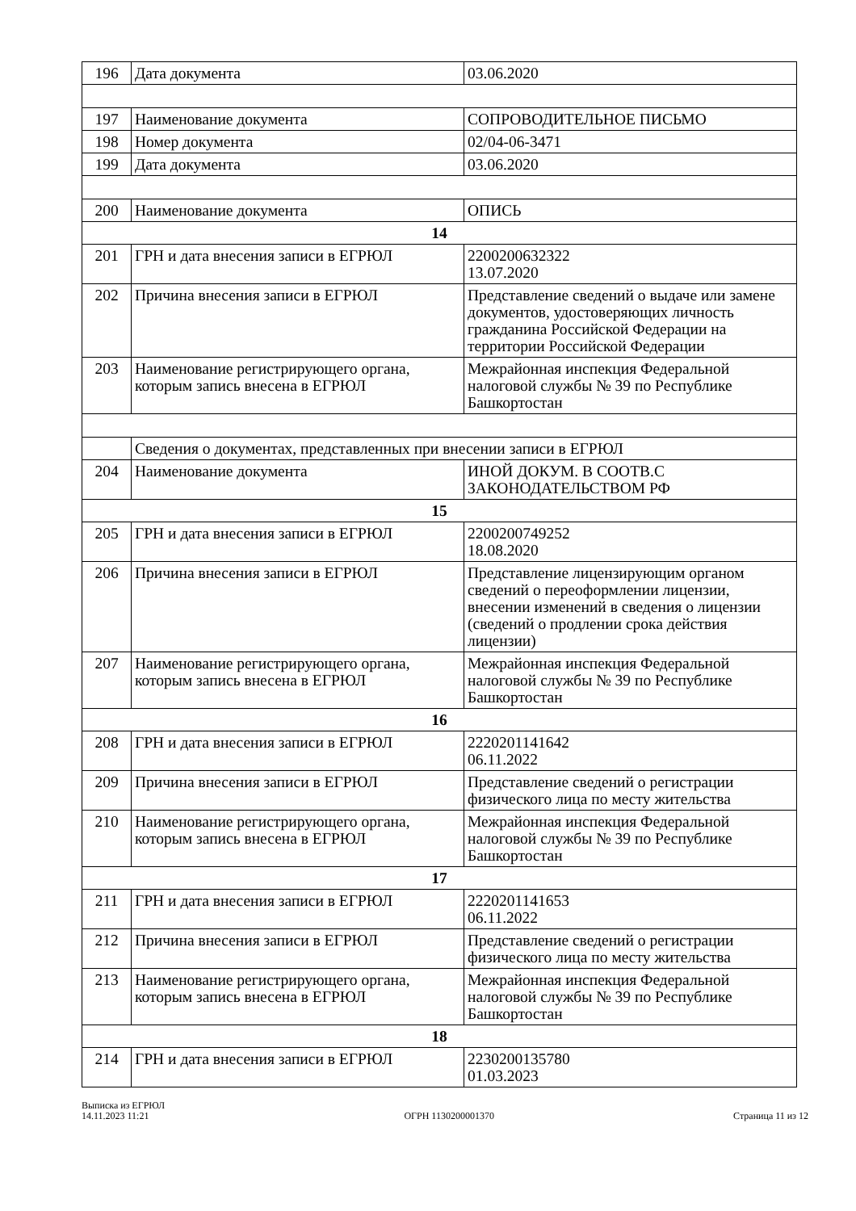| 196 | Дата документа | 03.06.2020 |
| 197 | Наименование документа | СОПРОВОДИТЕЛЬНОЕ ПИСЬМО |
| 198 | Номер документа | 02/04-06-3471 |
| 199 | Дата документа | 03.06.2020 |
| 200 | Наименование документа | ОПИСЬ |
| 14 | | |
| 201 | ГРН и дата внесения записи в ЕГРЮЛ | 2200200632322 13.07.2020 |
| 202 | Причина внесения записи в ЕГРЮЛ | Представление сведений о выдаче или замене документов, удостоверяющих личность гражданина Российской Федерации на территории Российской Федерации |
| 203 | Наименование регистрирующего органа, которым запись внесена в ЕГРЮЛ | Межрайонная инспекция Федеральной налоговой службы № 39 по Республике Башкортостан |
| | Сведения о документах, представленных при внесении записи в ЕГРЮЛ | |
| 204 | Наименование документа | ИНОЙ ДОКУМ. В СООТВ.С ЗАКОНОДАТЕЛЬСТВОМ РФ |
| 15 | | |
| 205 | ГРН и дата внесения записи в ЕГРЮЛ | 2200200749252 18.08.2020 |
| 206 | Причина внесения записи в ЕГРЮЛ | Представление лицензирующим органом сведений о переоформлении лицензии, внесении изменений в сведения о лицензии (сведений о продлении срока действия лицензии) |
| 207 | Наименование регистрирующего органа, которым запись внесена в ЕГРЮЛ | Межрайонная инспекция Федеральной налоговой службы № 39 по Республике Башкортостан |
| 16 | | |
| 208 | ГРН и дата внесения записи в ЕГРЮЛ | 2220201141642 06.11.2022 |
| 209 | Причина внесения записи в ЕГРЮЛ | Представление сведений о регистрации физического лица по месту жительства |
| 210 | Наименование регистрирующего органа, которым запись внесена в ЕГРЮЛ | Межрайонная инспекция Федеральной налоговой службы № 39 по Республике Башкортостан |
| 17 | | |
| 211 | ГРН и дата внесения записи в ЕГРЮЛ | 2220201141653 06.11.2022 |
| 212 | Причина внесения записи в ЕГРЮЛ | Представление сведений о регистрации физического лица по месту жительства |
| 213 | Наименование регистрирующего органа, которым запись внесена в ЕГРЮЛ | Межрайонная инспекция Федеральной налоговой службы № 39 по Республике Башкортостан |
| 18 | | |
| 214 | ГРН и дата внесения записи в ЕГРЮЛ | 2230200135780 01.03.2023 |
Выписка из ЕГРЮЛ
14.11.2023 11:21
ОГРН 1130200001370
Страница 11 из 12